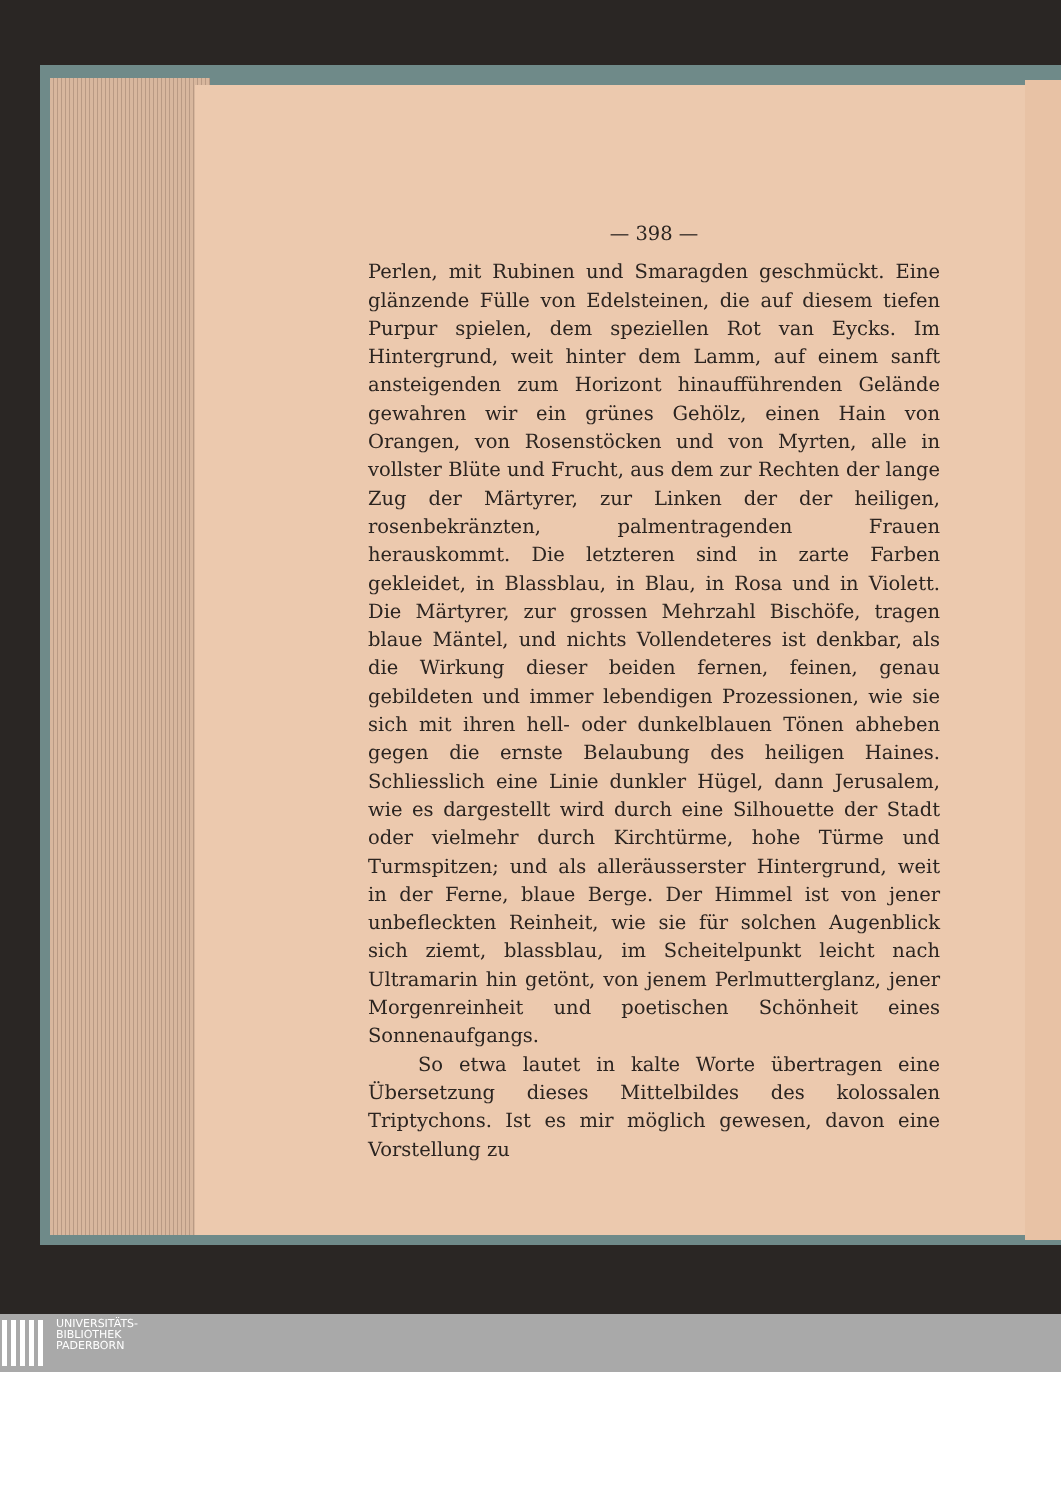— 398 —
Perlen, mit Rubinen und Smaragden geschmückt. Eine glänzende Fülle von Edelsteinen, die auf diesem tiefen Purpur spielen, dem speziellen Rot van Eycks. Im Hintergrund, weit hinter dem Lamm, auf einem sanft ansteigenden zum Horizont hinaufführenden Gelände gewahren wir ein grünes Gehölz, einen Hain von Orangen, von Rosenstöcken und von Myrten, alle in vollster Blüte und Frucht, aus dem zur Rechten der lange Zug der Märtyrer, zur Linken der der heiligen, rosenbekränzten, palmentragenden Frauen herauskommt. Die letzteren sind in zarte Farben gekleidet, in Blassblau, in Blau, in Rosa und in Violett. Die Märtyrer, zur grossen Mehrzahl Bischöfe, tragen blaue Mäntel, und nichts Vollendeteres ist denkbar, als die Wirkung dieser beiden fernen, feinen, genau gebildeten und immer lebendigen Prozessionen, wie sie sich mit ihren hell- oder dunkelblauen Tönen abheben gegen die ernste Belaubung des heiligen Haines. Schliesslich eine Linie dunkler Hügel, dann Jerusalem, wie es dargestellt wird durch eine Silhouette der Stadt oder vielmehr durch Kirchtürme, hohe Türme und Turmspitzen; und als alleräusserster Hintergrund, weit in der Ferne, blaue Berge. Der Himmel ist von jener unbefleckten Reinheit, wie sie für solchen Augenblick sich ziemt, blassblau, im Scheitelpunkt leicht nach Ultramarin hin getönt, von jenem Perlmutterglanz, jener Morgenreinheit und poetischen Schönheit eines Sonnenaufgangs.
So etwa lautet in kalte Worte übertragen eine Übersetzung dieses Mittelbildes des kolossalen Triptychons. Ist es mir möglich gewesen, davon eine Vorstellung zu
UNIVERSITÄTS-
BIBLIOTHEK
PADERBORN